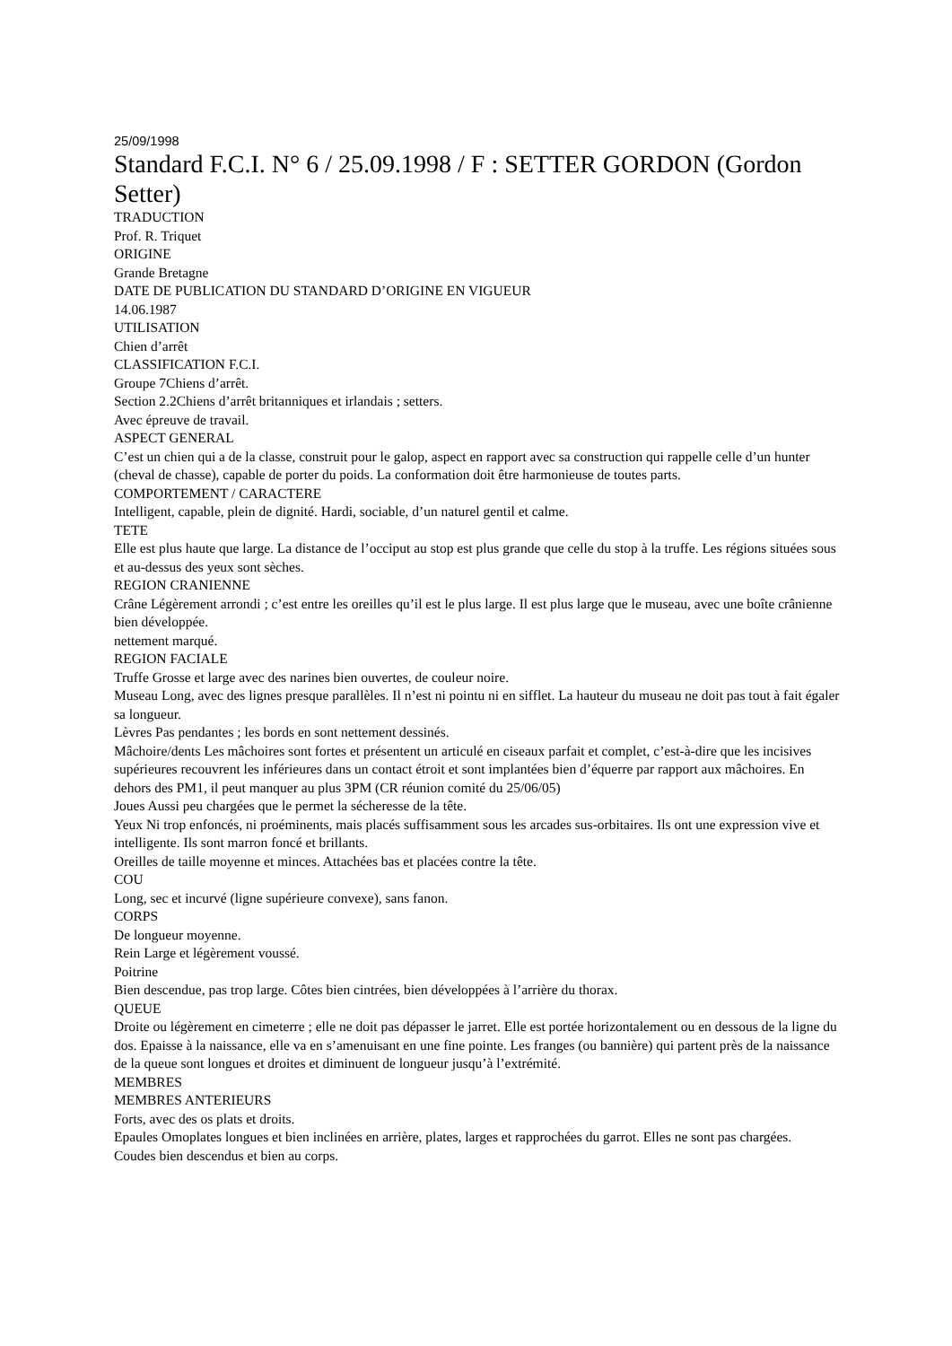25/09/1998
Standard F.C.I. N° 6 / 25.09.1998 / F : SETTER GORDON (Gordon Setter)
TRADUCTION
Prof. R. Triquet
ORIGINE
Grande Bretagne
DATE DE PUBLICATION DU STANDARD D’ORIGINE EN VIGUEUR
14.06.1987
UTILISATION
Chien d’arrêt
CLASSIFICATION F.C.I.
Groupe 7Chiens d’arrêt.
Section 2.2Chiens d’arrêt britanniques et irlandais ; setters.
Avec épreuve de travail.
ASPECT GENERAL
C’est un chien qui a de la classe, construit pour le galop, aspect en rapport avec sa construction qui rappelle celle d’un hunter (cheval de chasse), capable de porter du poids. La conformation doit être harmonieuse de toutes parts.
COMPORTEMENT / CARACTERE
Intelligent, capable, plein de dignité. Hardi, sociable, d’un naturel gentil et calme.
TETE
Elle est plus haute que large. La distance de l’occiput au stop est plus grande que celle du stop à la truffe. Les régions situées sous et au-dessus des yeux sont sèches.
REGION CRANIENNE
Crâne Légèrement arrondi ; c’est entre les oreilles qu’il est le plus large. Il est plus large que le museau, avec une boîte crânienne bien développée.
nettement marqué.
REGION FACIALE
Truffe Grosse et large avec des narines bien ouvertes, de couleur noire.
Museau Long, avec des lignes presque parallèles. Il n’est ni pointu ni en sifflet. La hauteur du museau ne doit pas tout à fait égaler sa longueur.
Lèvres Pas pendantes ; les bords en sont nettement dessinés.
Mâchoire/dents Les mâchoires sont fortes et présentent un articulé en ciseaux parfait et complet, c’est-à-dire que les incisives supérieures recouvrent les inférieures dans un contact étroit et sont implantées bien d’équerre par rapport aux mâchoires. En dehors des PM1, il peut manquer au plus 3PM (CR réunion comité du 25/06/05)
Joues Aussi peu chargées que le permet la sécheresse de la tête.
Yeux Ni trop enfoncés, ni proéminents, mais placés suffisamment sous les arcades sus-orbitaires. Ils ont une expression vive et intelligente. Ils sont marron foncé et brillants.
Oreilles de taille moyenne et minces. Attachées bas et placées contre la tête.
COU
Long, sec et incurvé (ligne supérieure convexe), sans fanon.
CORPS
De longueur moyenne.
Rein Large et légèrement voussé.
Poitrine
Bien descendue, pas trop large. Côtes bien cintrées, bien développées à l’arrière du thorax.
QUEUE
Droite ou légèrement en cimeterre ; elle ne doit pas dépasser le jarret. Elle est portée horizontalement ou en dessous de la ligne du dos. Epaisse à la naissance, elle va en s’amenuisant en une fine pointe. Les franges (ou bannière) qui partent près de la naissance de la queue sont longues et droites et diminuent de longueur jusqu’à l’extrémité.
MEMBRES
MEMBRES ANTERIEURS
Forts, avec des os plats et droits.
Epaules Omoplates longues et bien inclinées en arrière, plates, larges et rapprochées du garrot. Elles ne sont pas chargées.
Coudes bien descendus et bien au corps.